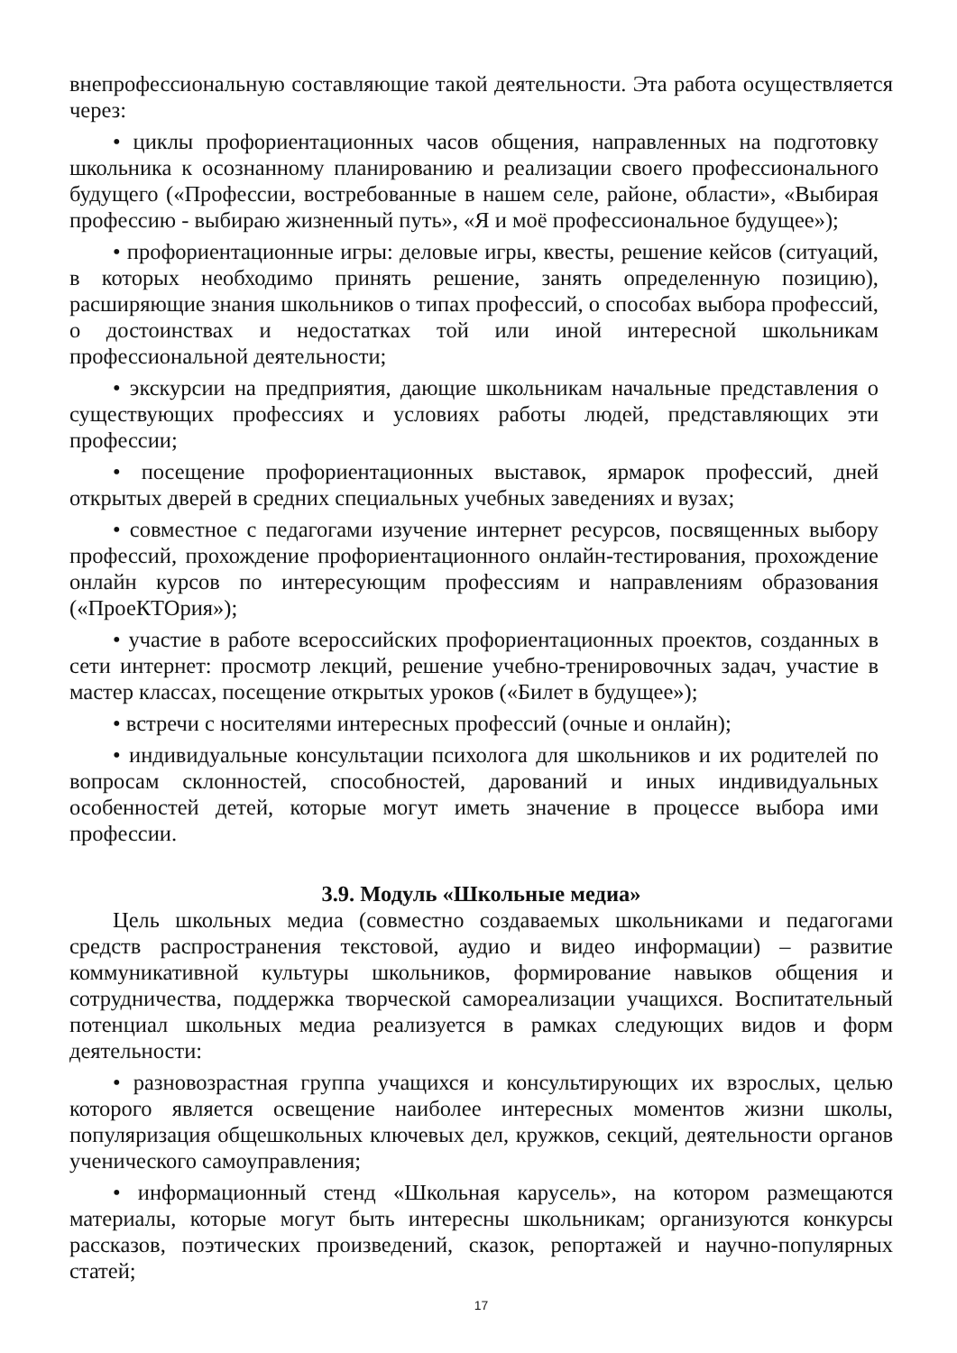внепрофессиональную составляющие такой деятельности. Эта работа осуществляется через:
• циклы профориентационных часов общения, направленных на подготовку школьника к осознанному планированию и реализации своего профессионального будущего («Профессии, востребованные в нашем селе, районе, области», «Выбирая профессию - выбираю жизненный путь», «Я и моё профессиональное будущее»);
• профориентационные игры: деловые игры, квесты, решение кейсов (ситуаций, в которых необходимо принять решение, занять определенную позицию), расширяющие знания школьников о типах профессий, о способах выбора профессий, о достоинствах и недостатках той или иной интересной школьникам профессиональной деятельности;
• экскурсии на предприятия, дающие школьникам начальные представления о существующих профессиях и условиях работы людей, представляющих эти профессии;
• посещение профориентационных выставок, ярмарок профессий, дней открытых дверей в средних специальных учебных заведениях и вузах;
• совместное с педагогами изучение интернет ресурсов, посвященных выбору профессий, прохождение профориентационного онлайн-тестирования, прохождение онлайн курсов по интересующим профессиям и направлениям образования («ПроеКТОрия»);
• участие в работе всероссийских профориентационных проектов, созданных в сети интернет: просмотр лекций, решение учебно-тренировочных задач, участие в мастер классах, посещение открытых уроков («Билет в будущее»);
• встречи с носителями интересных профессий (очные и онлайн);
• индивидуальные консультации психолога для школьников и их родителей по вопросам склонностей, способностей, дарований и иных индивидуальных особенностей детей, которые могут иметь значение в процессе выбора ими профессии.
3.9. Модуль «Школьные медиа»
Цель школьных медиа (совместно создаваемых школьниками и педагогами средств распространения текстовой, аудио и видео информации) – развитие коммуникативной культуры школьников, формирование навыков общения и сотрудничества, поддержка творческой самореализации учащихся. Воспитательный потенциал школьных медиа реализуется в рамках следующих видов и форм деятельности:
• разновозрастная группа учащихся и консультирующих их взрослых, целью которого является освещение наиболее интересных моментов жизни школы, популяризация общешкольных ключевых дел, кружков, секций, деятельности органов ученического самоуправления;
• информационный стенд «Школьная карусель», на котором размещаются материалы, которые могут быть интересны школьникам; организуются конкурсы рассказов, поэтических произведений, сказок, репортажей и научно-популярных статей;
17